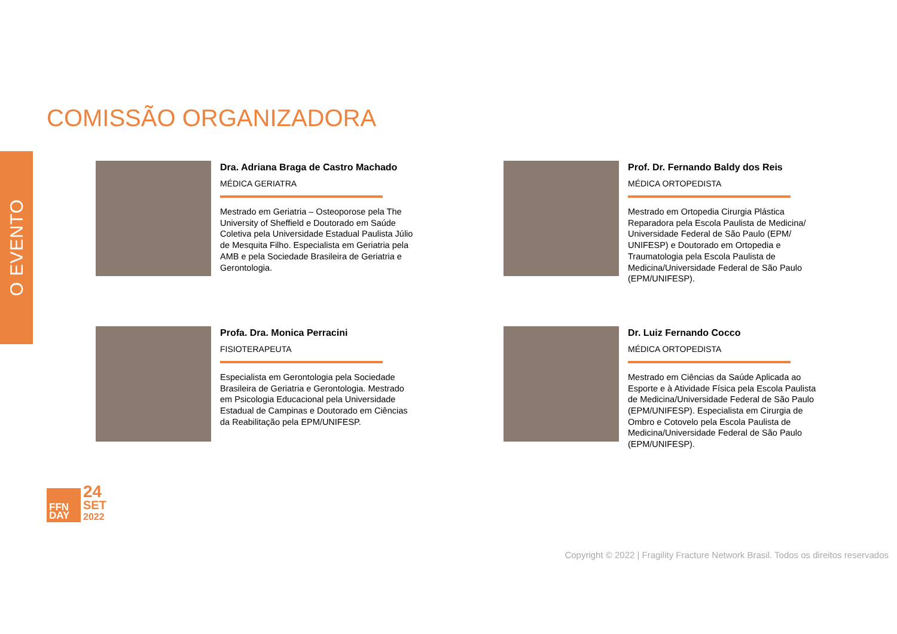O EVENTO
COMISSÃO ORGANIZADORA
Dra. Adriana Braga de Castro Machado
MÉDICA GERIATRA
Mestrado em Geriatria – Osteoporose pela The University of Sheffield e Doutorado em Saúde Coletiva pela Universidade Estadual Paulista Júlio de Mesquita Filho. Especialista em Geriatria pela AMB e pela Sociedade Brasileira de Geriatria e Gerontologia.
Prof. Dr. Fernando Baldy dos Reis
MÉDICA ORTOPEDISTA
Mestrado em Ortopedia Cirurgia Plástica Reparadora pela Escola Paulista de Medicina/ Universidade Federal de São Paulo (EPM/ UNIFESP) e Doutorado em Ortopedia e Traumatologia pela Escola Paulista de Medicina/Universidade Federal de São Paulo (EPM/UNIFESP).
Profa. Dra. Monica Perracini
FISIOTERAPEUTA
Especialista em Gerontologia pela Sociedade Brasileira de Geriatria e Gerontologia. Mestrado em Psicologia Educacional pela Universidade Estadual de Campinas e Doutorado em Ciências da Reabilitação pela EPM/UNIFESP.
Dr. Luiz Fernando Cocco
MÉDICA ORTOPEDISTA
Mestrado em Ciências da Saúde Aplicada ao Esporte e à Atividade Física pela Escola Paulista de Medicina/Universidade Federal de São Paulo (EPM/UNIFESP). Especialista em Cirurgia de Ombro e Cotovelo pela Escola Paulista de Medicina/Universidade Federal de São Paulo (EPM/UNIFESP).
FFN
DAY
24
SET
2022
Copyright © 2022 | Fragility Fracture Network Brasil. Todos os direitos reservados